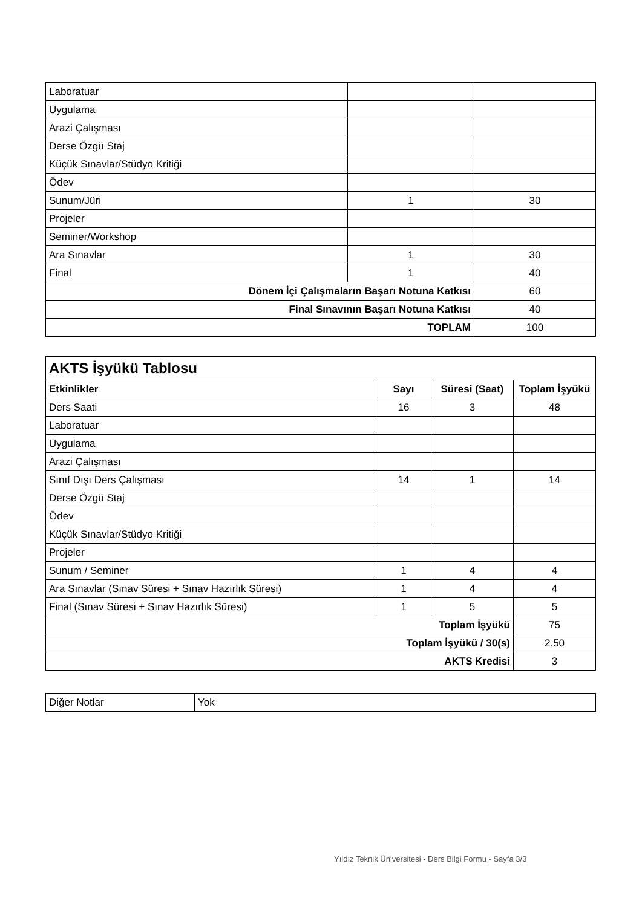| Laboratuar | | |
| Uygulama | | |
| Arazi Çalışması | | |
| Derse Özgü Staj | | |
| Küçük Sınavlar/Stüdyo Kritiği | | |
| Ödev | | |
| Sunum/Jüri | 1 | 30 |
| Projeler | | |
| Seminer/Workshop | | |
| Ara Sınavlar | 1 | 30 |
| Final | 1 | 40 |
| Dönem İçi Çalışmaların Başarı Notuna Katkısı | | 60 |
| Final Sınavının Başarı Notuna Katkısı | | 40 |
| TOPLAM | | 100 |
| AKTS İşyükü Tablosu | | | |
| Etkinlikler | Sayı | Süresi (Saat) | Toplam İşyükü |
| Ders Saati | 16 | 3 | 48 |
| Laboratuar | | | |
| Uygulama | | | |
| Arazi Çalışması | | | |
| Sınıf Dışı Ders Çalışması | 14 | 1 | 14 |
| Derse Özgü Staj | | | |
| Ödev | | | |
| Küçük Sınavlar/Stüdyo Kritiği | | | |
| Projeler | | | |
| Sunum / Seminer | 1 | 4 | 4 |
| Ara Sınavlar (Sınav Süresi + Sınav Hazırlık Süresi) | 1 | 4 | 4 |
| Final (Sınav Süresi + Sınav Hazırlık Süresi) | 1 | 5 | 5 |
| Toplam İşyükü | | | 75 |
| Toplam İşyükü / 30(s) | | | 2.50 |
| AKTS Kredisi | | | 3 |
| Diğer Notlar | Yok |
Yıldız Teknik Üniversitesi - Ders Bilgi Formu - Sayfa 3/3